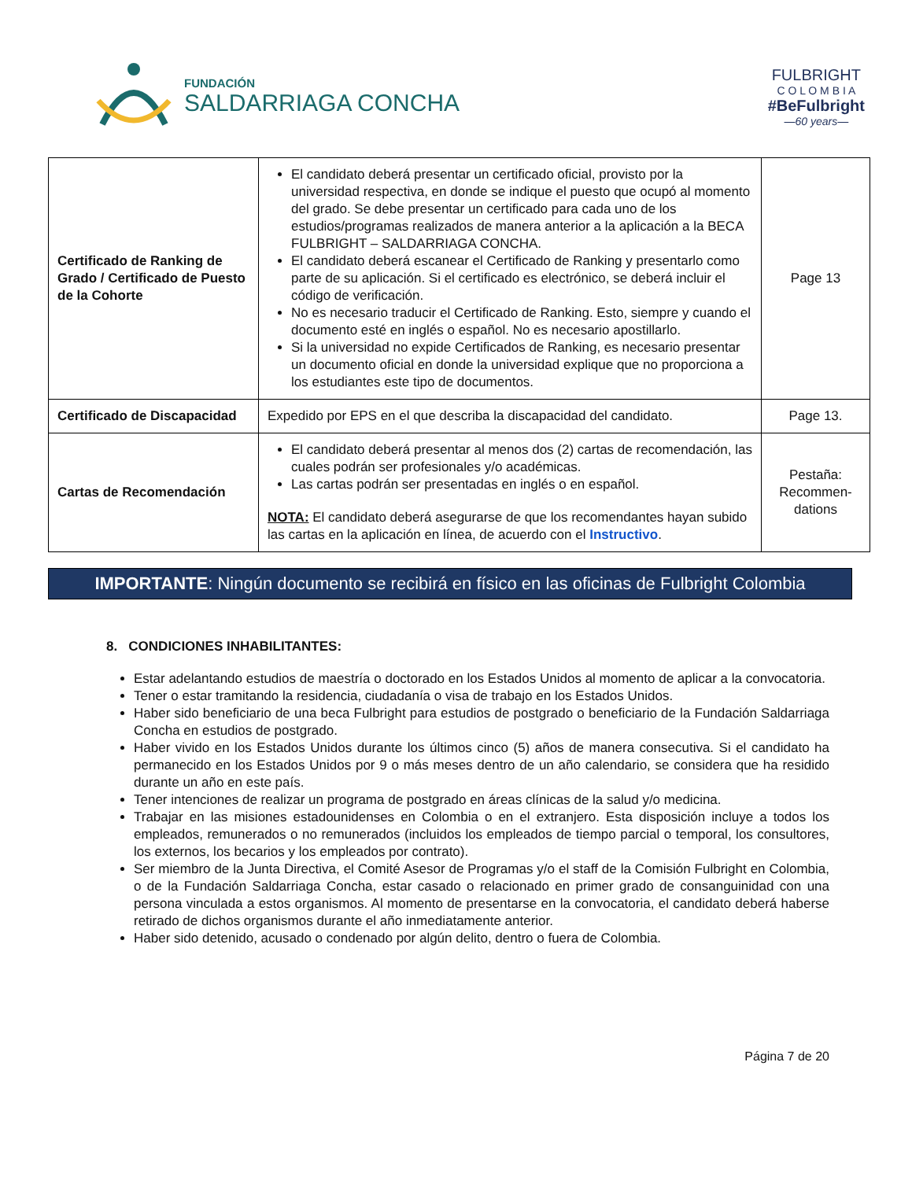FUNDACIÓN
SALDARRIAGA CONCHA
FULBRIGHT
C O L O M B I A
#BeFulbright
—60 years—
| Certificado de Ranking de Grado / Certificado de Puesto de la Cohorte | El candidato deberá presentar un certificado oficial, provisto por la universidad respectiva, en donde se indique el puesto que ocupó al momento del grado. Se debe presentar un certificado para cada uno de los estudios/programas realizados de manera anterior a la aplicación a la BECA FULBRIGHT – SALDARRIAGA CONCHA. El candidato deberá escanear el Certificado de Ranking y presentarlo como parte de su aplicación. Si el certificado es electrónico, se deberá incluir el código de verificación. No es necesario traducir el Certificado de Ranking. Esto, siempre y cuando el documento esté en inglés o español. No es necesario apostillarlo. Si la universidad no expide Certificados de Ranking, es necesario presentar un documento oficial en donde la universidad explique que no proporciona a los estudiantes este tipo de documentos. | Page 13 |
| Certificado de Discapacidad | Expedido por EPS en el que describa la discapacidad del candidato. | Page 13. |
| Cartas de Recomendación | El candidato deberá presentar al menos dos (2) cartas de recomendación, las cuales podrán ser profesionales y/o académicas. Las cartas podrán ser presentadas en inglés o en español. NOTA: El candidato deberá asegurarse de que los recomendantes hayan subido las cartas en la aplicación en línea, de acuerdo con el Instructivo . | Pestaña: Recommen-dations |
IMPORTANTE: Ningún documento se recibirá en físico en las oficinas de Fulbright Colombia
8. CONDICIONES INHABILITANTES:
Estar adelantando estudios de maestría o doctorado en los Estados Unidos al momento de aplicar a la convocatoria.
Tener o estar tramitando la residencia, ciudadanía o visa de trabajo en los Estados Unidos.
Haber sido beneficiario de una beca Fulbright para estudios de postgrado o beneficiario de la Fundación Saldarriaga Concha en estudios de postgrado.
Haber vivido en los Estados Unidos durante los últimos cinco (5) años de manera consecutiva. Si el candidato ha permanecido en los Estados Unidos por 9 o más meses dentro de un año calendario, se considera que ha residido durante un año en este país.
Tener intenciones de realizar un programa de postgrado en áreas clínicas de la salud y/o medicina.
Trabajar en las misiones estadounidenses en Colombia o en el extranjero. Esta disposición incluye a todos los empleados, remunerados o no remunerados (incluidos los empleados de tiempo parcial o temporal, los consultores, los externos, los becarios y los empleados por contrato).
Ser miembro de la Junta Directiva, el Comité Asesor de Programas y/o el staff de la Comisión Fulbright en Colombia, o de la Fundación Saldarriaga Concha, estar casado o relacionado en primer grado de consanguinidad con una persona vinculada a estos organismos. Al momento de presentarse en la convocatoria, el candidato deberá haberse retirado de dichos organismos durante el año inmediatamente anterior.
Haber sido detenido, acusado o condenado por algún delito, dentro o fuera de Colombia.
Página 7 de 20